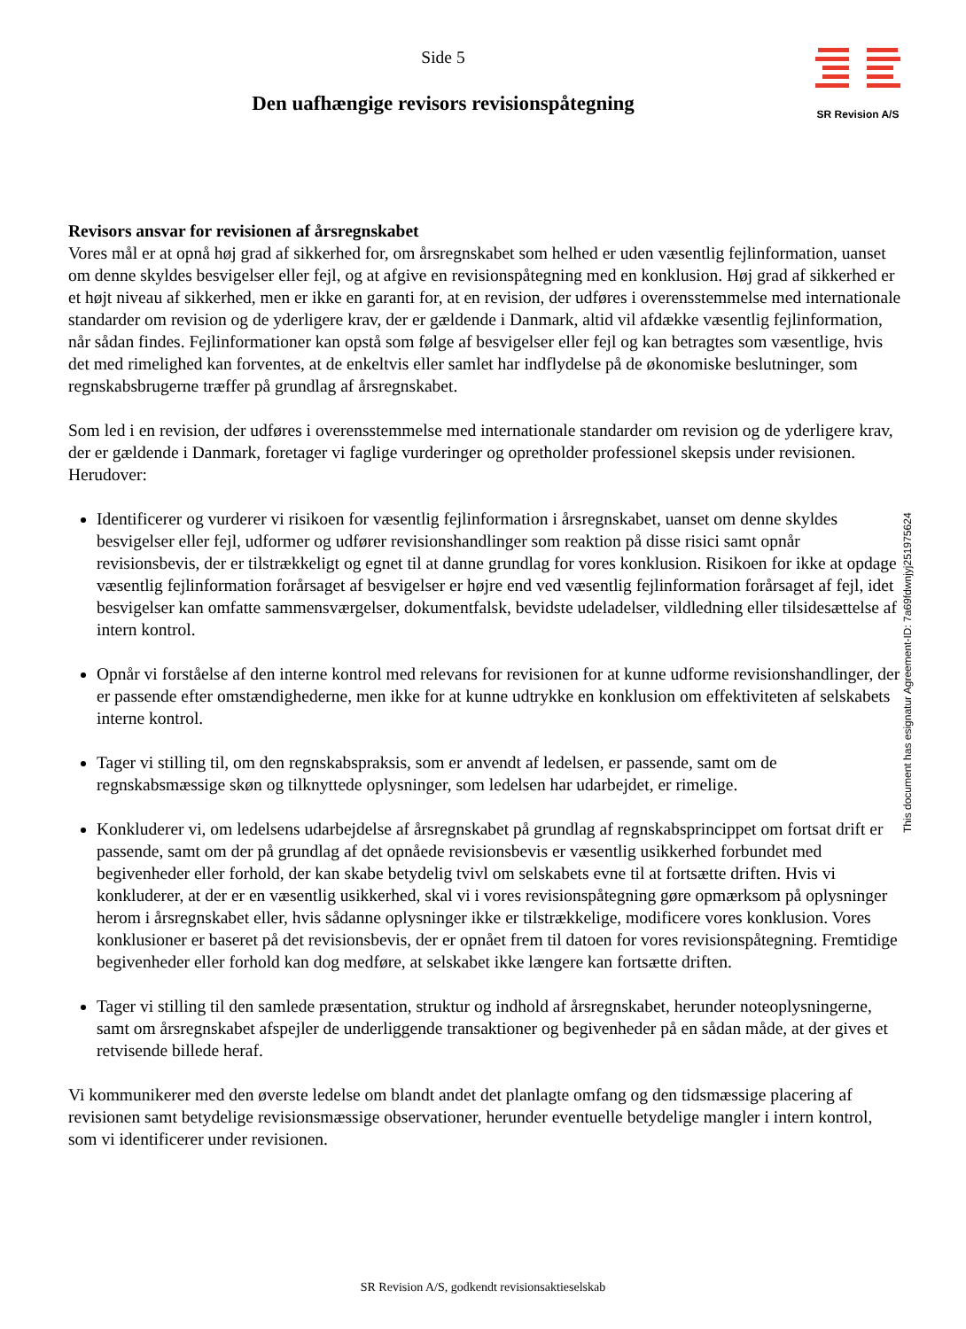Side 5
Den uafhængige revisors revisionspåtegning
SR Revision A/S
Revisors ansvar for revisionen af årsregnskabet
Vores mål er at opnå høj grad af sikkerhed for, om årsregnskabet som helhed er uden væsentlig fejlinformation, uanset om denne skyldes besvigelser eller fejl, og at afgive en revisionspåtegning med en konklusion. Høj grad af sikkerhed er et højt niveau af sikkerhed, men er ikke en garanti for, at en revision, der udføres i overensstemmelse med internationale standarder om revision og de yderligere krav, der er gældende i Danmark, altid vil afdække væsentlig fejlinformation, når sådan findes. Fejlinformationer kan opstå som følge af besvigelser eller fejl og kan betragtes som væsentlige, hvis det med rimelighed kan forventes, at de enkeltvis eller samlet har indflydelse på de økonomiske beslutninger, som regnskabsbrugerne træffer på grundlag af årsregnskabet.
Som led i en revision, der udføres i overensstemmelse med internationale standarder om revision og de yderligere krav, der er gældende i Danmark, foretager vi faglige vurderinger og opretholder professionel skepsis under revisionen. Herudover:
Identificerer og vurderer vi risikoen for væsentlig fejlinformation i årsregnskabet, uanset om denne skyldes besvigelser eller fejl, udformer og udfører revisionshandlinger som reaktion på disse risici samt opnår revisionsbevis, der er tilstrækkeligt og egnet til at danne grundlag for vores konklusion. Risikoen for ikke at opdage væsentlig fejlinformation forårsaget af besvigelser er højre end ved væsentlig fejlinformation forårsaget af fejl, idet besvigelser kan omfatte sammensværgelser, dokumentfalsk, bevidste udeladelser, vildledning eller tilsidesættelse af intern kontrol.
Opnår vi forståelse af den interne kontrol med relevans for revisionen for at kunne udforme revisionshandlinger, der er passende efter omstændighederne, men ikke for at kunne udtrykke en konklusion om effektiviteten af selskabets interne kontrol.
Tager vi stilling til, om den regnskabspraksis, som er anvendt af ledelsen, er passende, samt om de regnskabsmæssige skøn og tilknyttede oplysninger, som ledelsen har udarbejdet, er rimelige.
Konkluderer vi, om ledelsens udarbejdelse af årsregnskabet på grundlag af regnskabsprincippet om fortsat drift er passende, samt om der på grundlag af det opnåede revisionsbevis er væsentlig usikkerhed forbundet med begivenheder eller forhold, der kan skabe betydelig tvivl om selskabets evne til at fortsætte driften. Hvis vi konkluderer, at der er en væsentlig usikkerhed, skal vi i vores revisionspåtegning gøre opmærksom på oplysninger herom i årsregnskabet eller, hvis sådanne oplysninger ikke er tilstrækkelige, modificere vores konklusion. Vores konklusioner er baseret på det revisionsbevis, der er opnået frem til datoen for vores revisionspåtegning. Fremtidige begivenheder eller forhold kan dog medføre, at selskabet ikke længere kan fortsætte driften.
Tager vi stilling til den samlede præsentation, struktur og indhold af årsregnskabet, herunder noteoplysningerne, samt om årsregnskabet afspejler de underliggende transaktioner og begivenheder på en sådan måde, at der gives et retvisende billede heraf.
Vi kommunikerer med den øverste ledelse om blandt andet det planlagte omfang og den tidsmæssige placering af revisionen samt betydelige revisionsmæssige observationer, herunder eventuelle betydelige mangler i intern kontrol, som vi identificerer under revisionen.
This document has esignatur Agreement-ID: 7a69fdwnjyj251975624
SR Revision A/S, godkendt revisionsaktieselskab